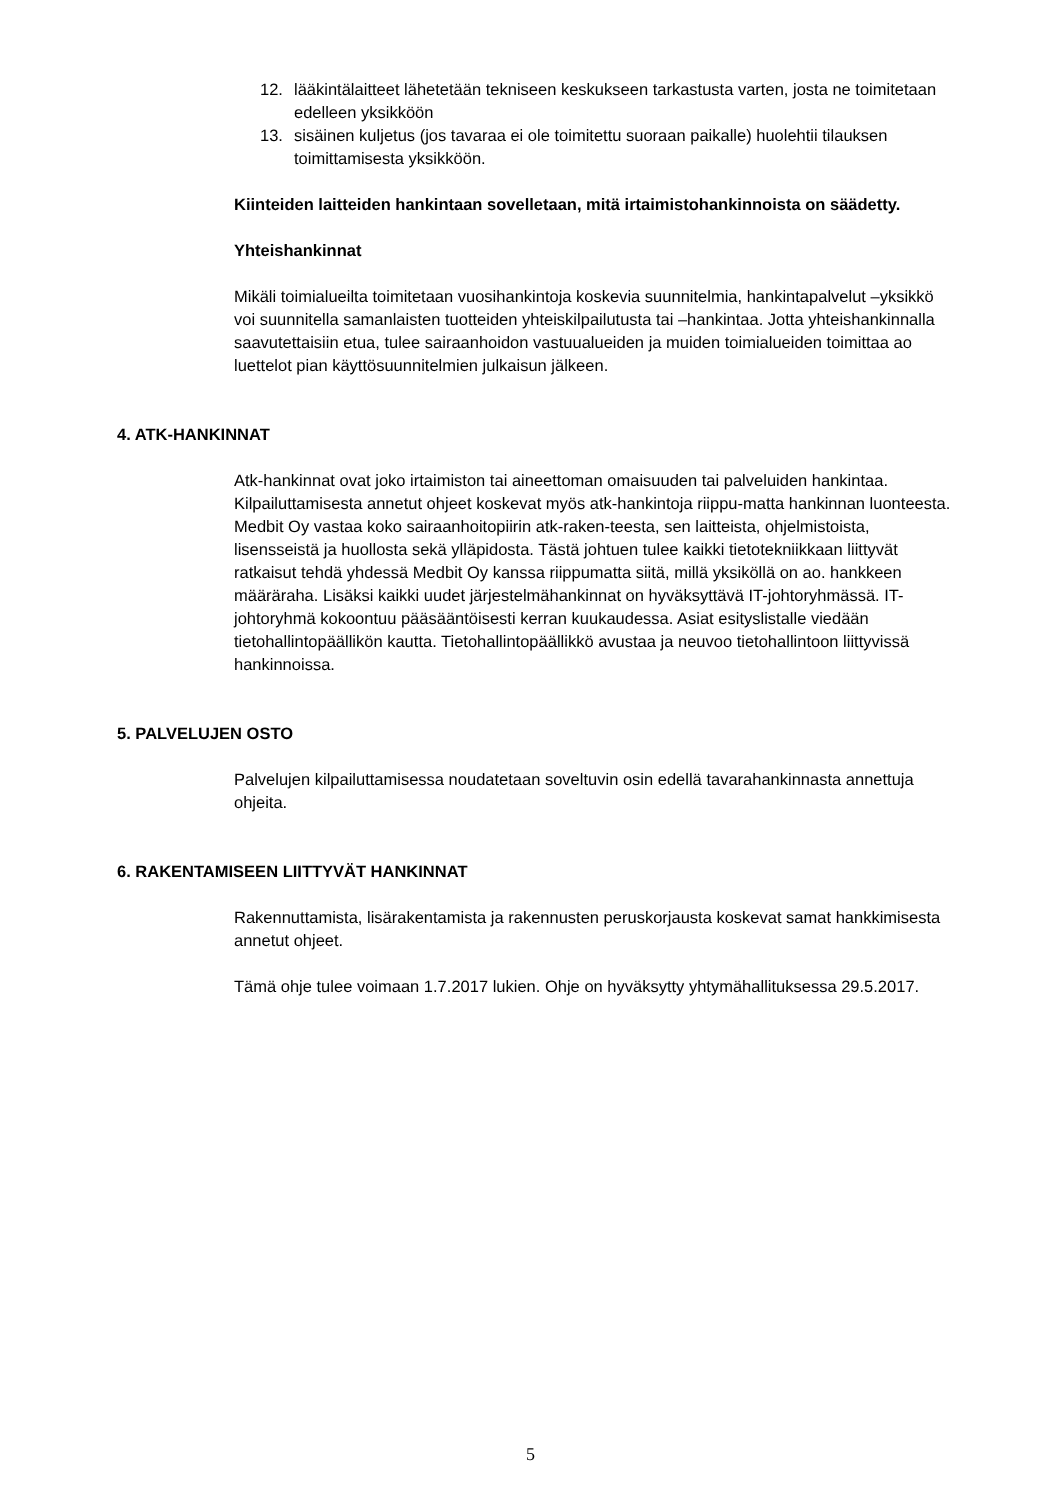12. lääkintälaitteet lähetetään tekniseen keskukseen tarkastusta varten, josta ne toimitetaan edelleen yksikköön
13. sisäinen kuljetus (jos tavaraa ei ole toimitettu suoraan paikalle) huolehtii tilauksen toimittamisesta yksikköön.
Kiinteiden laitteiden hankintaan sovelletaan, mitä irtaimistohankinnoista on säädetty.
Yhteishankinnat
Mikäli toimialueilta toimitetaan vuosihankintoja koskevia suunnitelmia, hankintapalvelut –yksikkö voi suunnitella samanlaisten tuotteiden yhteiskilpailutusta tai –hankintaa. Jotta yhteishankinnalla saavutettaisiin etua, tulee sairaanhoidon vastuualueiden ja muiden toimialueiden toimittaa ao luettelot pian käyttösuunnitelmien julkaisun jälkeen.
4. ATK-HANKINNAT
Atk-hankinnat ovat joko irtaimiston tai aineettoman omaisuuden tai palveluiden hankintaa. Kilpailuttamisesta annetut ohjeet koskevat myös atk-hankintoja riippu-matta hankinnan luonteesta. Medbit Oy vastaa koko sairaanhoitopiirin atk-raken-teesta, sen laitteista, ohjelmistoista, lisensseistä ja huollosta sekä ylläpidosta. Tästä johtuen tulee kaikki tietotekniikkaan liittyvät ratkaisut tehdä yhdessä Medbit Oy kanssa riippumatta siitä, millä yksiköllä on ao. hankkeen määräraha. Lisäksi kaikki uudet järjestelmähankinnat on hyväksyttävä IT-johtoryhmässä. IT-johtoryhmä kokoontuu pääsääntöisesti kerran kuukaudessa. Asiat esityslistalle viedään tietohallintopäällikön kautta. Tietohallintopäällikkö avustaa ja neuvoo tietohallintoon liittyvissä hankinnoissa.
5. PALVELUJEN OSTO
Palvelujen kilpailuttamisessa noudatetaan soveltuvin osin edellä tavarahankinnasta annettuja ohjeita.
6. RAKENTAMISEEN LIITTYVÄT HANKINNAT
Rakennuttamista, lisärakentamista ja rakennusten peruskorjausta koskevat samat hankkimisesta annetut ohjeet.
Tämä ohje tulee voimaan 1.7.2017 lukien. Ohje on hyväksytty yhtymähallituksessa 29.5.2017.
5